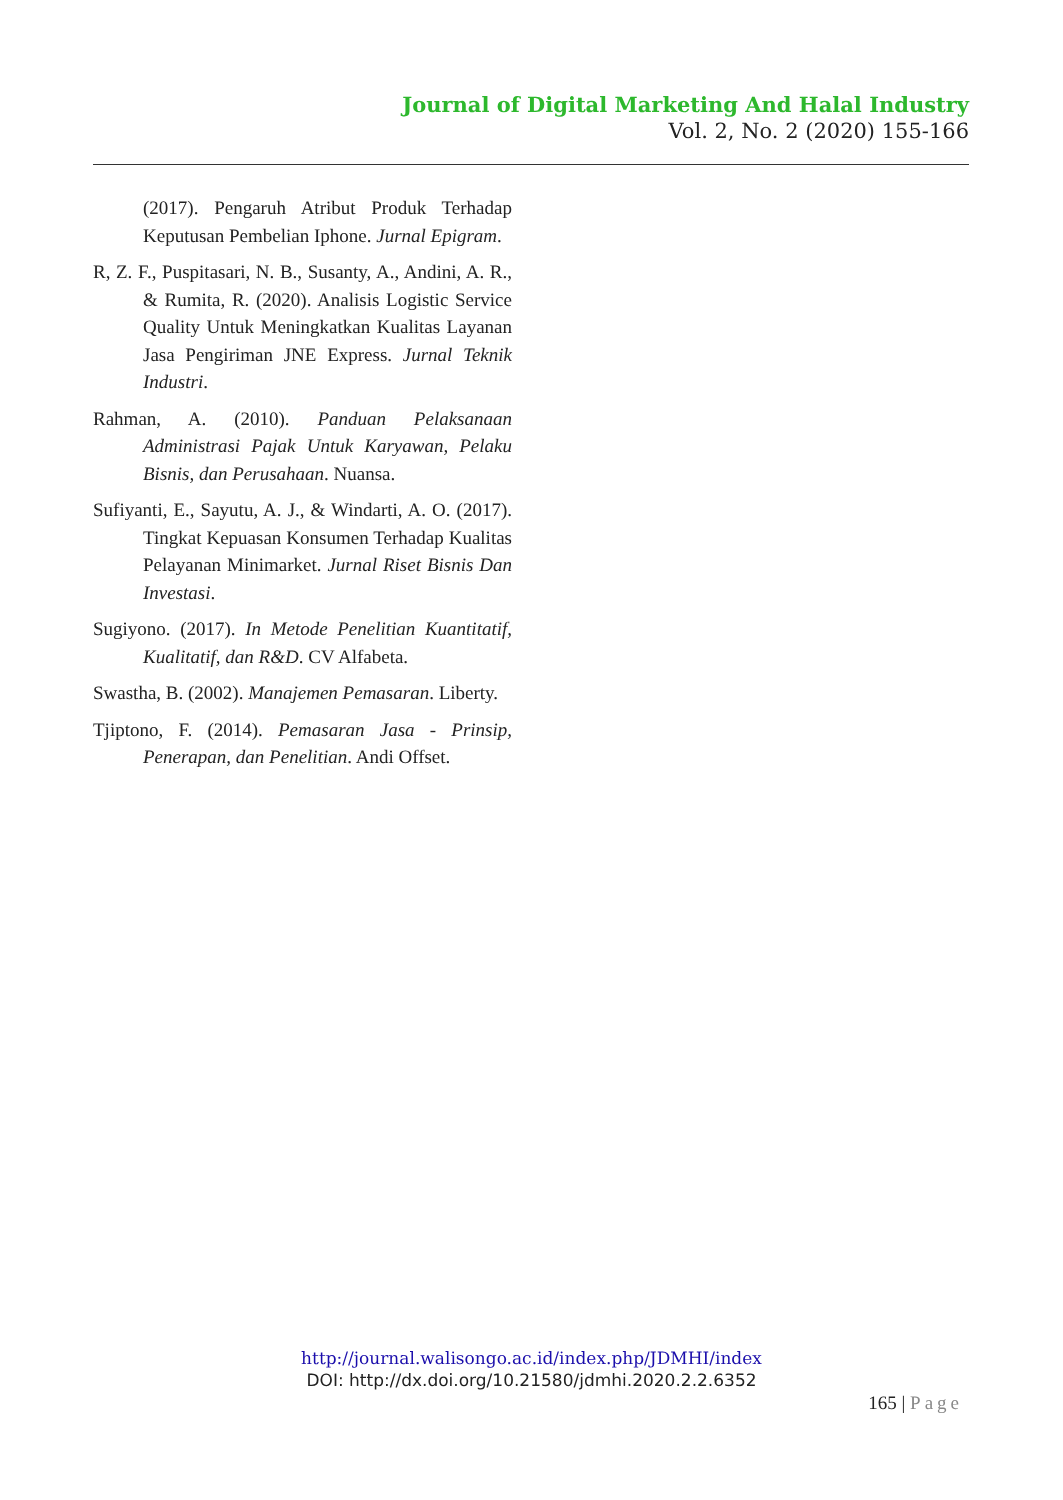Journal of Digital Marketing And Halal Industry
Vol. 2, No. 2 (2020) 155-166
(2017). Pengaruh Atribut Produk Terhadap Keputusan Pembelian Iphone. Jurnal Epigram.
R, Z. F., Puspitasari, N. B., Susanty, A., Andini, A. R., & Rumita, R. (2020). Analisis Logistic Service Quality Untuk Meningkatkan Kualitas Layanan Jasa Pengiriman JNE Express. Jurnal Teknik Industri.
Rahman, A. (2010). Panduan Pelaksanaan Administrasi Pajak Untuk Karyawan, Pelaku Bisnis, dan Perusahaan. Nuansa.
Sufiyanti, E., Sayutu, A. J., & Windarti, A. O. (2017). Tingkat Kepuasan Konsumen Terhadap Kualitas Pelayanan Minimarket. Jurnal Riset Bisnis Dan Investasi.
Sugiyono. (2017). In Metode Penelitian Kuantitatif, Kualitatif, dan R&D. CV Alfabeta.
Swastha, B. (2002). Manajemen Pemasaran. Liberty.
Tjiptono, F. (2014). Pemasaran Jasa - Prinsip, Penerapan, dan Penelitian. Andi Offset.
http://journal.walisongo.ac.id/index.php/JDMHI/index
DOI: http://dx.doi.org/10.21580/jdmhi.2020.2.2.6352
165 | Page